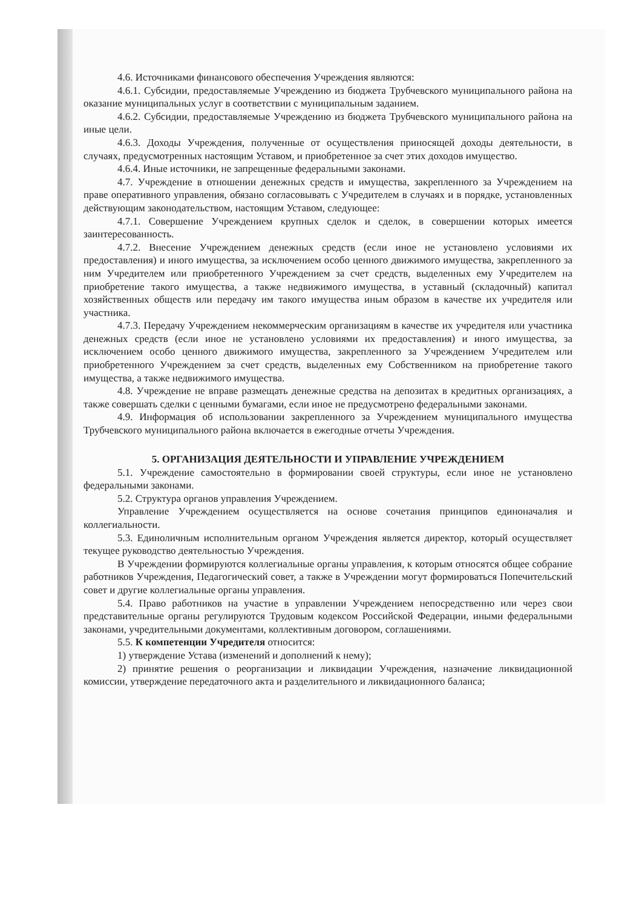4.6. Источниками финансового обеспечения Учреждения являются:
4.6.1. Субсидии, предоставляемые Учреждению из бюджета Трубчевского муниципального района на оказание муниципальных услуг в соответствии с муниципальным заданием.
4.6.2. Субсидии, предоставляемые Учреждению из бюджета Трубчевского муниципального района на иные цели.
4.6.3. Доходы Учреждения, полученные от осуществления приносящей доходы деятельности, в случаях, предусмотренных настоящим Уставом, и приобретенное за счет этих доходов имущество.
4.6.4. Иные источники, не запрещенные федеральными законами.
4.7. Учреждение в отношении денежных средств и имущества, закрепленного за Учреждением на праве оперативного управления, обязано согласовывать с Учредителем в случаях и в порядке, установленных действующим законодательством, настоящим Уставом, следующее:
4.7.1. Совершение Учреждением крупных сделок и сделок, в совершении которых имеется заинтересованность.
4.7.2. Внесение Учреждением денежных средств (если иное не установлено условиями их предоставления) и иного имущества, за исключением особо ценного движимого имущества, закрепленного за ним Учредителем или приобретенного Учреждением за счет средств, выделенных ему Учредителем на приобретение такого имущества, а также недвижимого имущества, в уставный (складочный) капитал хозяйственных обществ или передачу им такого имущества иным образом в качестве их учредителя или участника.
4.7.3. Передачу Учреждением некоммерческим организациям в качестве их учредителя или участника денежных средств (если иное не установлено условиями их предоставления) и иного имущества, за исключением особо ценного движимого имущества, закрепленного за Учреждением Учредителем или приобретенного Учреждением за счет средств, выделенных ему Собственником на приобретение такого имущества, а также недвижимого имущества.
4.8. Учреждение не вправе размещать денежные средства на депозитах в кредитных организациях, а также совершать сделки с ценными бумагами, если иное не предусмотрено федеральными законами.
4.9. Информация об использовании закрепленного за Учреждением муниципального имущества Трубчевского муниципального района включается в ежегодные отчеты Учреждения.
5. ОРГАНИЗАЦИЯ ДЕЯТЕЛЬНОСТИ И УПРАВЛЕНИЕ УЧРЕЖДЕНИЕМ
5.1. Учреждение самостоятельно в формировании своей структуры, если иное не установлено федеральными законами.
5.2. Структура органов управления Учреждением.
Управление Учреждением осуществляется на основе сочетания принципов единоначалия и коллегиальности.
5.3. Единоличным исполнительным органом Учреждения является директор, который осуществляет текущее руководство деятельностью Учреждения.
В Учреждении формируются коллегиальные органы управления, к которым относятся общее собрание работников Учреждения, Педагогический совет, а также в Учреждении могут формироваться Попечительский совет и другие коллегиальные органы управления.
5.4. Право работников на участие в управлении Учреждением непосредственно или через свои представительные органы регулируются Трудовым кодексом Российской Федерации, иными федеральными законами, учредительными документами, коллективным договором, соглашениями.
5.5. К компетенции Учредителя относится:
1) утверждение Устава (изменений и дополнений к нему);
2) принятие решения о реорганизации и ликвидации Учреждения, назначение ликвидационной комиссии, утверждение передаточного акта и разделительного и ликвидационного баланса;